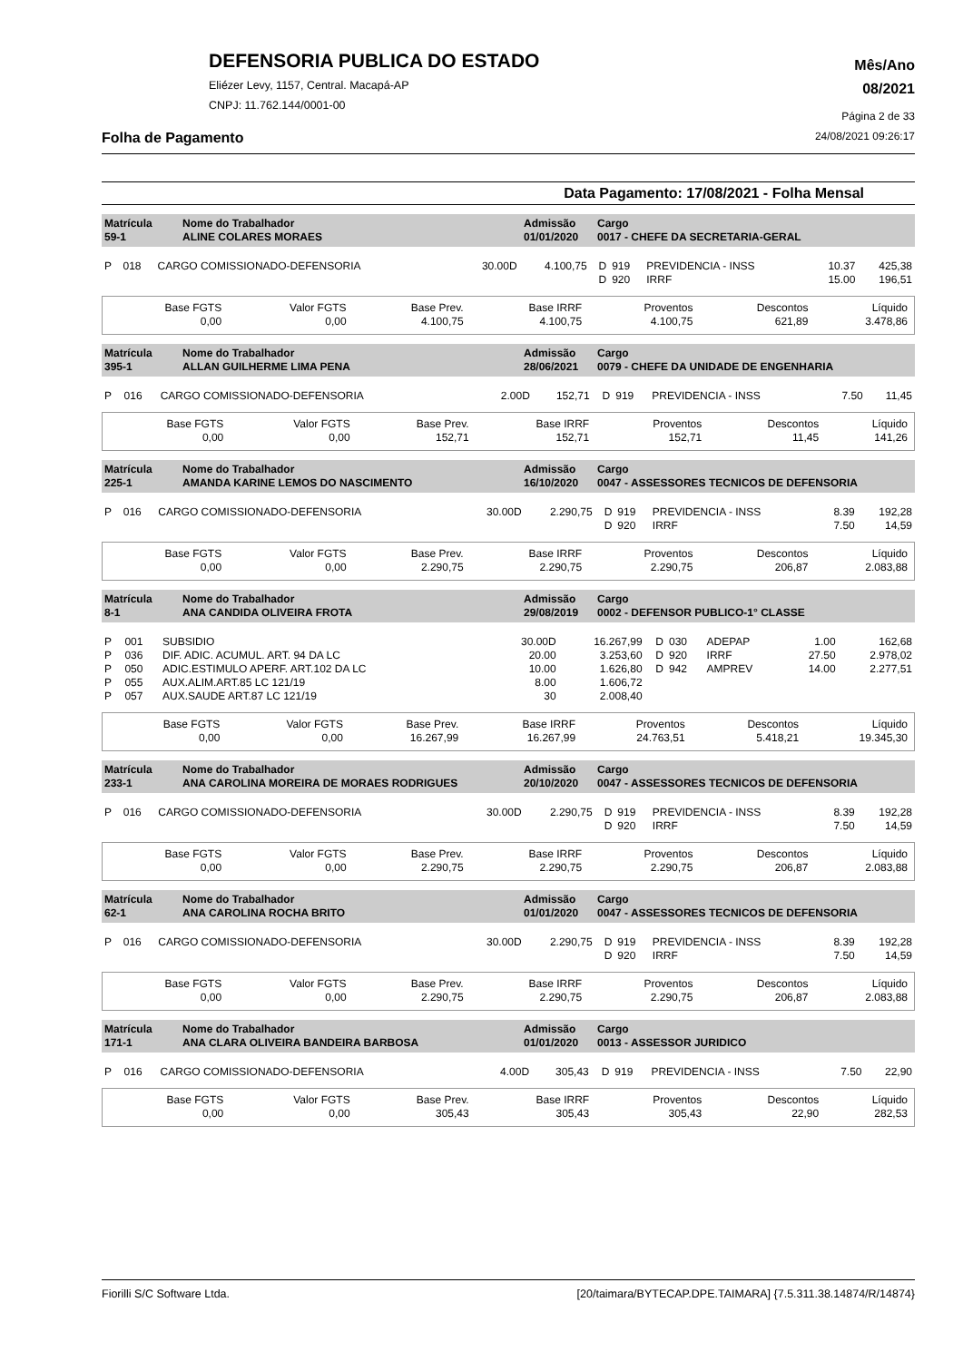DEFENSORIA PUBLICA DO ESTADO
Eliézer Levy, 1157, Central. Macapá-AP
CNPJ: 11.762.144/0001-00
Mês/Ano
08/2021
Página 2 de 33
Folha de Pagamento 24/08/2021 09:26:17
Data Pagamento: 17/08/2021 - Folha Mensal
| Matrícula 59-1 | Nome do Trabalhador ALINE COLARES MORAES | Admissão 01/01/2020 | Cargo 0017 - CHEFE DA SECRETARIA-GERAL |
| P | 018 | CARGO COMISSIONADO-DEFENSORIA | 30.00D | 4.100,75 | D | 919 | PREVIDENCIA - INSS | 10.37 | 425,38 |
| | | | | | D | 920 | IRRF | 15.00 | 196,51 |
| Base FGTS 0,00 | Valor FGTS 0,00 | Base Prev. 4.100,75 | Base IRRF 4.100,75 | Proventos 4.100,75 | Descontos 621,89 | Líquido 3.478,86 |
| Matrícula 395-1 | Nome do Trabalhador ALLAN GUILHERME LIMA PENA | Admissão 28/06/2021 | Cargo 0079 - CHEFE DA UNIDADE DE ENGENHARIA |
| P | 016 | CARGO COMISSIONADO-DEFENSORIA | 2.00D | 152,71 | D | 919 | PREVIDENCIA - INSS | 7.50 | 11,45 |
| Base FGTS 0,00 | Valor FGTS 0,00 | Base Prev. 152,71 | Base IRRF 152,71 | Proventos 152,71 | Descontos 11,45 | Líquido 141,26 |
| Matrícula 225-1 | Nome do Trabalhador AMANDA KARINE LEMOS DO NASCIMENTO | Admissão 16/10/2020 | Cargo 0047 - ASSESSORES TECNICOS DE DEFENSORIA |
| P | 016 | CARGO COMISSIONADO-DEFENSORIA | 30.00D | 2.290,75 | D | 919 | PREVIDENCIA - INSS | 8.39 | 192,28 |
| | | | | | D | 920 | IRRF | 7.50 | 14,59 |
| Base FGTS 0,00 | Valor FGTS 0,00 | Base Prev. 2.290,75 | Base IRRF 2.290,75 | Proventos 2.290,75 | Descontos 206,87 | Líquido 2.083,88 |
| Matrícula 8-1 | Nome do Trabalhador ANA CANDIDA OLIVEIRA FROTA | Admissão 29/08/2019 | Cargo 0002 - DEFENSOR PUBLICO-1° CLASSE |
| P | 001 | SUBSIDIO | 30.00D | 16.267,99 | D | 030 | ADEPAP | 1.00 | 162,68 |
| P | 036 | DIF. ADIC. ACUMUL. ART. 94 DA LC | 20.00 | 3.253,60 | D | 920 | IRRF | 27.50 | 2.978,02 |
| P | 050 | ADIC.ESTIMULO APERF. ART.102 DA LC | 10.00 | 1.626,80 | D | 942 | AMPREV | 14.00 | 2.277,51 |
| P | 055 | AUX.ALIM.ART.85 LC 121/19 | 8.00 | 1.606,72 | | | | | |
| P | 057 | AUX.SAUDE ART.87 LC 121/19 | 30 | 2.008,40 | | | | | |
| Base FGTS 0,00 | Valor FGTS 0,00 | Base Prev. 16.267,99 | Base IRRF 16.267,99 | Proventos 24.763,51 | Descontos 5.418,21 | Líquido 19.345,30 |
| Matrícula 233-1 | Nome do Trabalhador ANA CAROLINA MOREIRA DE MORAES RODRIGUES | Admissão 20/10/2020 | Cargo 0047 - ASSESSORES TECNICOS DE DEFENSORIA |
| P | 016 | CARGO COMISSIONADO-DEFENSORIA | 30.00D | 2.290,75 | D | 919 | PREVIDENCIA - INSS | 8.39 | 192,28 |
| | | | | | D | 920 | IRRF | 7.50 | 14,59 |
| Base FGTS 0,00 | Valor FGTS 0,00 | Base Prev. 2.290,75 | Base IRRF 2.290,75 | Proventos 2.290,75 | Descontos 206,87 | Líquido 2.083,88 |
| Matrícula 62-1 | Nome do Trabalhador ANA CAROLINA ROCHA BRITO | Admissão 01/01/2020 | Cargo 0047 - ASSESSORES TECNICOS DE DEFENSORIA |
| P | 016 | CARGO COMISSIONADO-DEFENSORIA | 30.00D | 2.290,75 | D | 919 | PREVIDENCIA - INSS | 8.39 | 192,28 |
| | | | | | D | 920 | IRRF | 7.50 | 14,59 |
| Base FGTS 0,00 | Valor FGTS 0,00 | Base Prev. 2.290,75 | Base IRRF 2.290,75 | Proventos 2.290,75 | Descontos 206,87 | Líquido 2.083,88 |
| Matrícula 171-1 | Nome do Trabalhador ANA CLARA OLIVEIRA BANDEIRA BARBOSA | Admissão 01/01/2020 | Cargo 0013 - ASSESSOR JURIDICO |
| P | 016 | CARGO COMISSIONADO-DEFENSORIA | 4.00D | 305,43 | D | 919 | PREVIDENCIA - INSS | 7.50 | 22,90 |
| Base FGTS 0,00 | Valor FGTS 0,00 | Base Prev. 305,43 | Base IRRF 305,43 | Proventos 305,43 | Descontos 22,90 | Líquido 282,53 |
Fiorilli S/C Software Ltda. [20/taimara/BYTECAP.DPE.TAIMARA] {7.5.311.38.14874/R/14874}